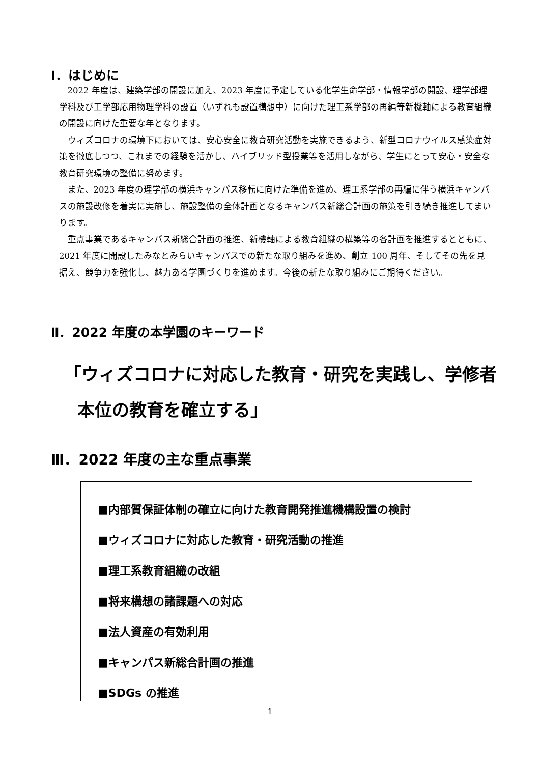Ⅰ．はじめに
2022 年度は、建築学部の開設に加え、2023 年度に予定している化学生命学部・情報学部の開設、理学部理学科及び工学部応用物理学科の設置（いずれも設置構想中）に向けた理工系学部の再編等新機軸による教育組織の開設に向けた重要な年となります。
ウィズコロナの環境下においては、安心安全に教育研究活動を実施できるよう、新型コロナウイルス感染症対策を徹底しつつ、これまでの経験を活かし、ハイブリッド型授業等を活用しながら、学生にとって安心・安全な教育研究環境の整備に努めます。
また、2023 年度の理学部の横浜キャンパス移転に向けた準備を進め、理工系学部の再編に伴う横浜キャンパスの施設改修を着実に実施し、施設整備の全体計画となるキャンパス新総合計画の施策を引き続き推進してまいります。
重点事業であるキャンパス新総合計画の推進、新機軸による教育組織の構築等の各計画を推進するとともに、2021 年度に開設したみなとみらいキャンパスでの新たな取り組みを進め、創立 100 周年、そしてその先を見据え、競争力を強化し、魅力ある学園づくりを進めます。今後の新たな取り組みにご期待ください。
Ⅱ．2022 年度の本学園のキーワード
「ウィズコロナに対応した教育・研究を実践し、学修者
本位の教育を確立する」
Ⅲ．2022 年度の主な重点事業
■内部質保証体制の確立に向けた教育開発推進機構設置の検討
■ウィズコロナに対応した教育・研究活動の推進
■理工系教育組織の改組
■将来構想の諸課題への対応
■法人資産の有効利用
■キャンパス新総合計画の推進
■SDGs の推進
1